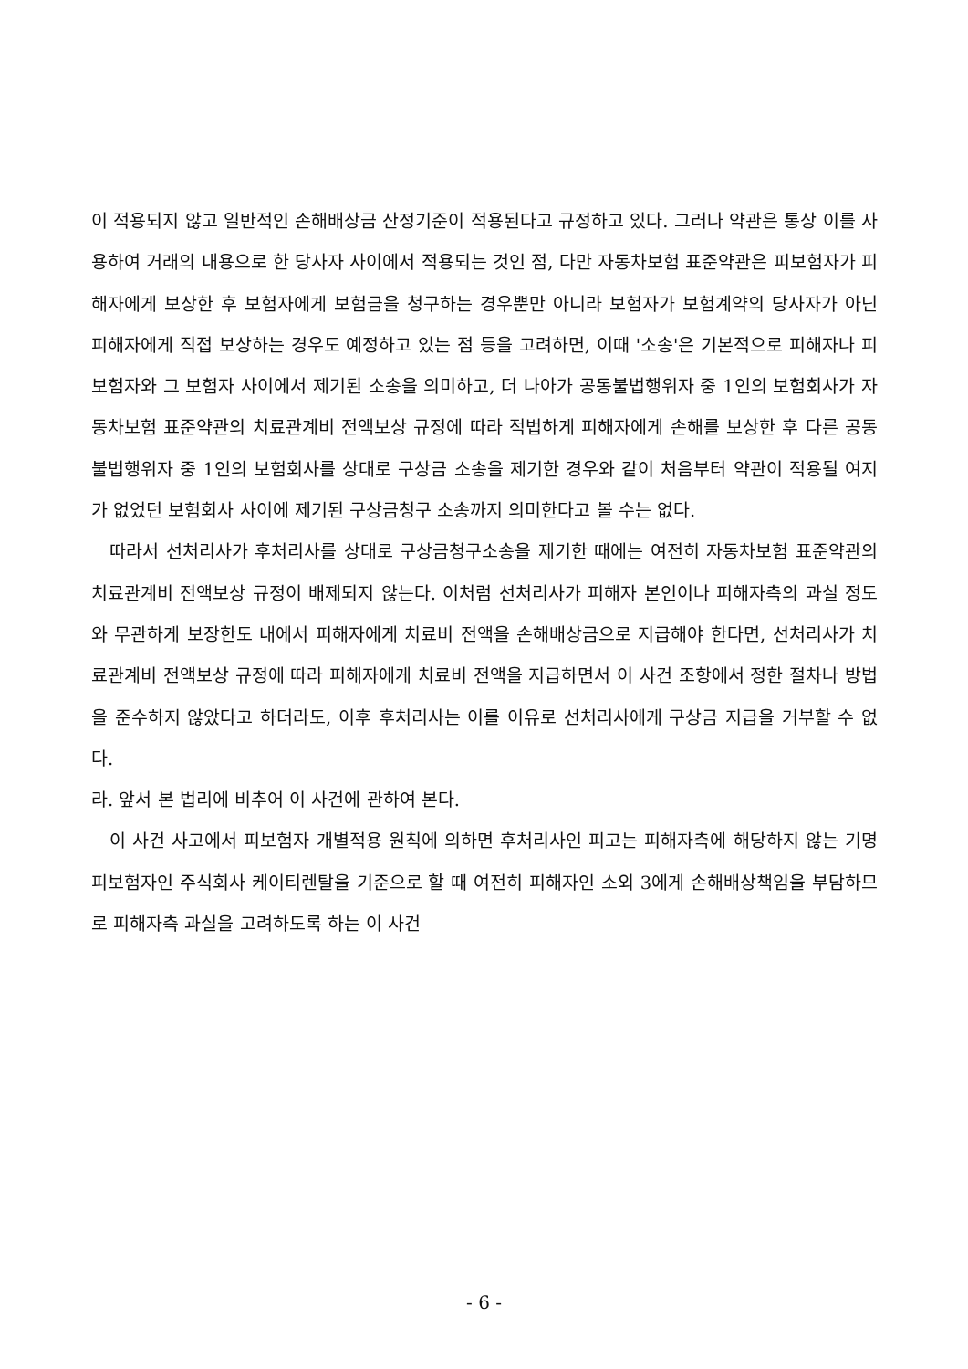이 적용되지 않고 일반적인 손해배상금 산정기준이 적용된다고 규정하고 있다. 그러나 약관은 통상 이를 사용하여 거래의 내용으로 한 당사자 사이에서 적용되는 것인 점, 다만 자동차보험 표준약관은 피보험자가 피해자에게 보상한 후 보험자에게 보험금을 청구하는 경우뿐만 아니라 보험자가 보험계약의 당사자가 아닌 피해자에게 직접 보상하는 경우도 예정하고 있는 점 등을 고려하면, 이때 '소송'은 기본적으로 피해자나 피보험자와 그 보험자 사이에서 제기된 소송을 의미하고, 더 나아가 공동불법행위자 중 1인의 보험회사가 자동차보험 표준약관의 치료관계비 전액보상 규정에 따라 적법하게 피해자에게 손해를 보상한 후 다른 공동불법행위자 중 1인의 보험회사를 상대로 구상금 소송을 제기한 경우와 같이 처음부터 약관이 적용될 여지가 없었던 보험회사 사이에 제기된 구상금청구 소송까지 의미한다고 볼 수는 없다.
따라서 선처리사가 후처리사를 상대로 구상금청구소송을 제기한 때에는 여전히 자동차보험 표준약관의 치료관계비 전액보상 규정이 배제되지 않는다. 이처럼 선처리사가 피해자 본인이나 피해자측의 과실 정도와 무관하게 보장한도 내에서 피해자에게 치료비 전액을 손해배상금으로 지급해야 한다면, 선처리사가 치료관계비 전액보상 규정에 따라 피해자에게 치료비 전액을 지급하면서 이 사건 조항에서 정한 절차나 방법을 준수하지 않았다고 하더라도, 이후 후처리사는 이를 이유로 선처리사에게 구상금 지급을 거부할 수 없다.
라. 앞서 본 법리에 비추어 이 사건에 관하여 본다.
이 사건 사고에서 피보험자 개별적용 원칙에 의하면 후처리사인 피고는 피해자측에 해당하지 않는 기명피보험자인 주식회사 케이티렌탈을 기준으로 할 때 여전히 피해자인 소외 3에게 손해배상책임을 부담하므로 피해자측 과실을 고려하도록 하는 이 사건
- 6 -